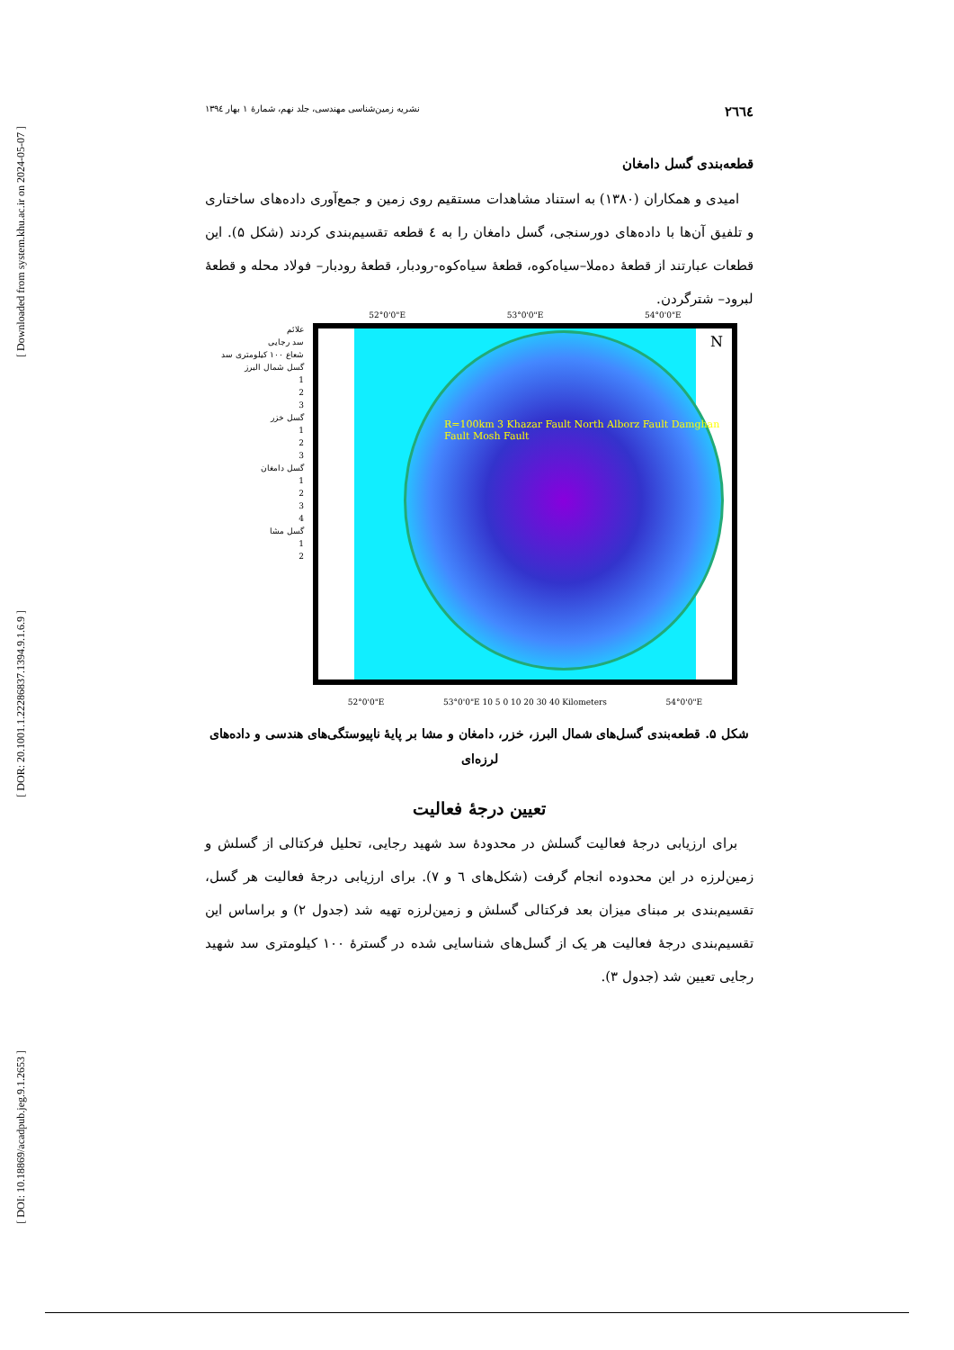[ Downloaded from system.khu.ac.ir on 2024-05-07 ]
[ DOR: 20.1001.1.22286837.1394.9.1.6.9 ]
[ DOI: 10.18869/acadpub.jeg.9.1.2653 ]
۲٦٦٤ نشریه زمین‌شناسی مهندسی، جلد نهم، شمارهٔ ۱ بهار ۱۳۹٤
قطعه‌بندی گسل دامغان
امیدی و همکاران (۱۳۸۰) به استناد مشاهدات مستقیم روی زمین و جمع‌آوری داده‌های ساختاری و تلفیق آن‌ها با داده‌های دورسنجی، گسل دامغان را به ٤ قطعه تقسیم‌بندی کردند (شکل ۵). این قطعات عبارتند از قطعهٔ ده‌ملا–سیاه‌کوه، قطعهٔ سیاه‌کوه-رودبار، قطعهٔ رودبار– فولاد محله و قطعهٔ لبرود– شترگردن.
علائم
سد رجایی
شعاع ۱۰۰ کیلومتری سد
گسل شمال البرز
1
2
3
گسل خزر
1
2
3
گسل دامغان
1
2
3
4
گسل مشا
1
2
52°0'0"E 53°0'0"E 54°0'0"E
R=100km 3 Khazar Fault North Alborz Fault Damghan Fault Mosh Fault
N
52°0'0"E 53°0'0"E 10 5 0 10 20 30 40 Kilometers 54°0'0"E
شکل ۵. قطعه‌بندی گسل‌های شمال البرز، خزر، دامغان و مشا بر پایهٔ ناپیوستگی‌های هندسی و داده‌های لرزه‌ای
تعیین درجهٔ فعالیت
برای ارزیابی درجهٔ فعالیت گسلش در محدودهٔ سد شهید رجایی، تحلیل فرکتالی از گسلش و زمین‌لرزه در این محدوده انجام گرفت (شکل‌های ٦ و ۷). برای ارزیابی درجهٔ فعالیت هر گسل، تقسیم‌بندی بر مبنای میزان بعد فرکتالی گسلش و زمین‌لرزه تهیه شد (جدول ۲) و براساس این تقسیم‌بندی درجهٔ فعالیت هر یک از گسل‌های شناسایی شده در گسترهٔ ۱۰۰ کیلومتری سد شهید رجایی تعیین شد (جدول ۳).